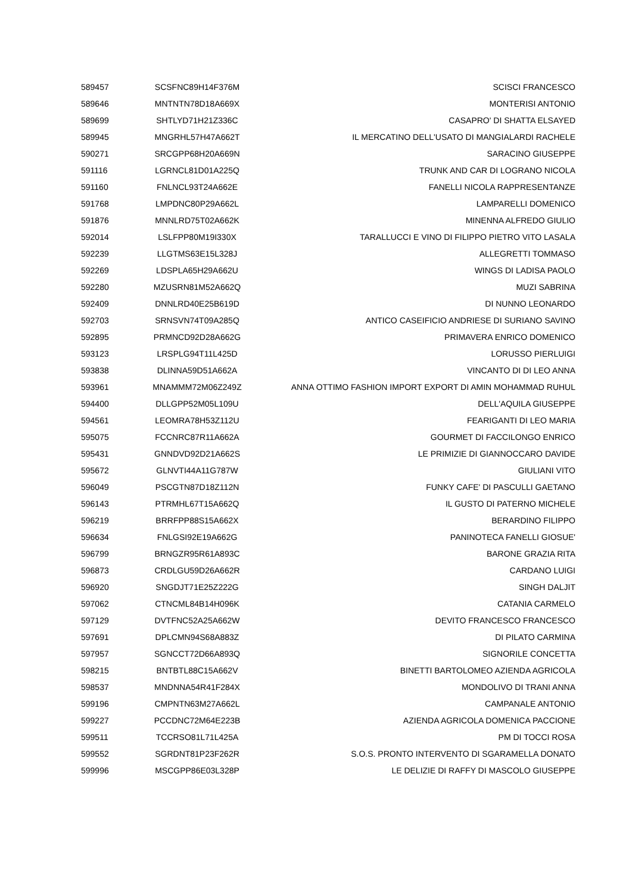| 589457 | SCSFNC89H14F376M | SCISCI FRANCESCO |
| 589646 | MNTNTN78D18A669X | MONTERISI ANTONIO |
| 589699 | SHTLYD71H21Z336C | CASAPRO' DI SHATTA ELSAYED |
| 589945 | MNGRHL57H47A662T | IL MERCATINO DELL'USATO DI MANGIALARDI RACHELE |
| 590271 | SRCGPP68H20A669N | SARACINO GIUSEPPE |
| 591116 | LGRNCL81D01A225Q | TRUNK AND CAR DI LOGRANO NICOLA |
| 591160 | FNLNCL93T24A662E | FANELLI NICOLA RAPPRESENTANZE |
| 591768 | LMPDNC80P29A662L | LAMPARELLI DOMENICO |
| 591876 | MNNLRD75T02A662K | MINENNA ALFREDO GIULIO |
| 592014 | LSLFPP80M19I330X | TARALLUCCI E VINO DI FILIPPO PIETRO VITO LASALA |
| 592239 | LLGTMS63E15L328J | ALLEGRETTI TOMMASO |
| 592269 | LDSPLA65H29A662U | WINGS DI LADISA PAOLO |
| 592280 | MZUSRN81M52A662Q | MUZI SABRINA |
| 592409 | DNNLRD40E25B619D | DI NUNNO LEONARDO |
| 592703 | SRNSVN74T09A285Q | ANTICO CASEIFICIO ANDRIESE DI SURIANO SAVINO |
| 592895 | PRMNCD92D28A662G | PRIMAVERA ENRICO DOMENICO |
| 593123 | LRSPLG94T11L425D | LORUSSO PIERLUIGI |
| 593838 | DLINNA59D51A662A | VINCANTO DI DI LEO ANNA |
| 593961 | MNAMMM72M06Z249Z | ANNA OTTIMO FASHION IMPORT EXPORT DI AMIN MOHAMMAD RUHUL |
| 594400 | DLLGPP52M05L109U | DELL'AQUILA GIUSEPPE |
| 594561 | LEOMRA78H53Z112U | FEARIGANTI DI LEO MARIA |
| 595075 | FCCNRC87R11A662A | GOURMET DI FACCILONGO ENRICO |
| 595431 | GNNDVD92D21A662S | LE PRIMIZIE DI GIANNOCCARO DAVIDE |
| 595672 | GLNVTI44A11G787W | GIULIANI VITO |
| 596049 | PSCGTN87D18Z112N | FUNKY CAFE' DI PASCULLI GAETANO |
| 596143 | PTRMHL67T15A662Q | IL GUSTO DI PATERNO MICHELE |
| 596219 | BRRFPP88S15A662X | BERARDINO FILIPPO |
| 596634 | FNLGSI92E19A662G | PANINOTECA FANELLI GIOSUE' |
| 596799 | BRNGZR95R61A893C | BARONE GRAZIA RITA |
| 596873 | CRDLGU59D26A662R | CARDANO LUIGI |
| 596920 | SNGDJT71E25Z222G | SINGH DALJIT |
| 597062 | CTNCML84B14H096K | CATANIA CARMELO |
| 597129 | DVTFNC52A25A662W | DEVITO FRANCESCO FRANCESCO |
| 597691 | DPLCMN94S68A883Z | DI PILATO CARMINA |
| 597957 | SGNCCT72D66A893Q | SIGNORILE CONCETTA |
| 598215 | BNTBTL88C15A662V | BINETTI BARTOLOMEO AZIENDA AGRICOLA |
| 598537 | MNDNNA54R41F284X | MONDOLIVO DI TRANI ANNA |
| 599196 | CMPNTN63M27A662L | CAMPANALE ANTONIO |
| 599227 | PCCDNC72M64E223B | AZIENDA AGRICOLA DOMENICA PACCIONE |
| 599511 | TCCRSO81L71L425A | PM DI TOCCI ROSA |
| 599552 | SGRDNT81P23F262R | S.O.S. PRONTO INTERVENTO DI SGARAMELLA DONATO |
| 599996 | MSCGPP86E03L328P | LE DELIZIE DI RAFFY DI MASCOLO GIUSEPPE |